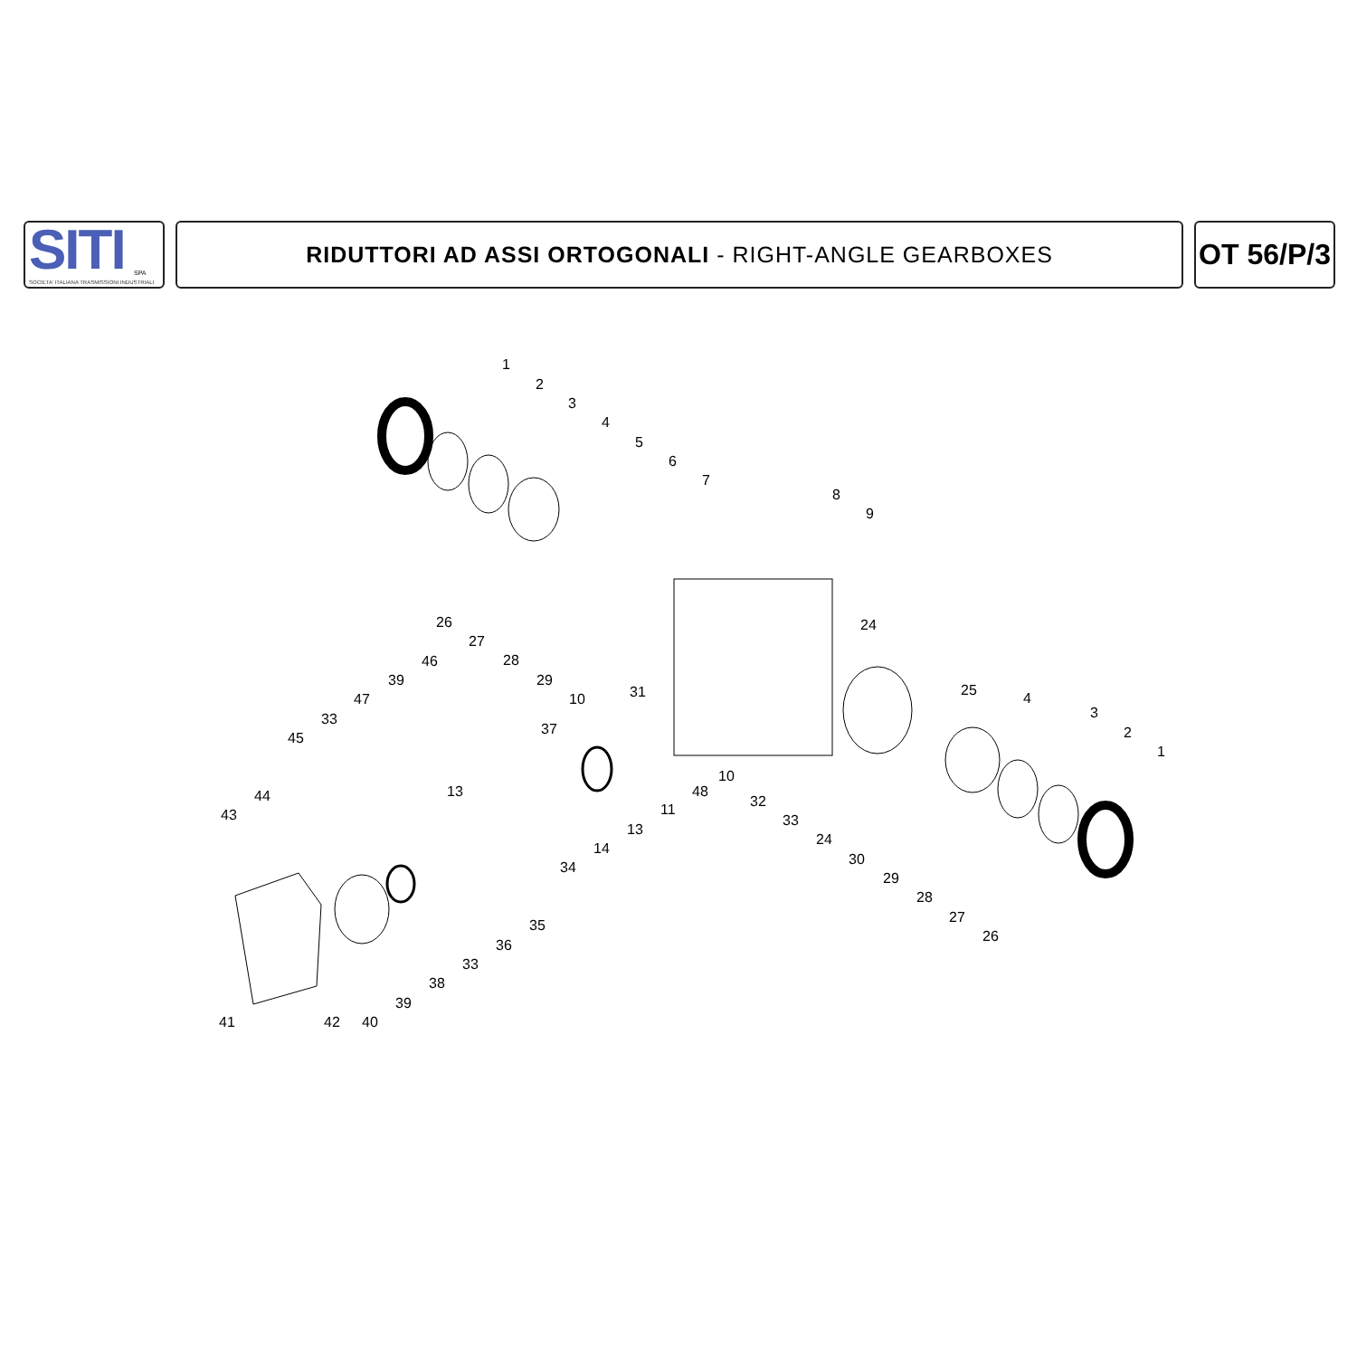SITI
SPA
SOCIETA' ITALIANA TRASMISSIONI INDUSTRIALI
RIDUTTORI AD ASSI ORTOGONALI - RIGHT-ANGLE GEARBOXES
OT 56/P/3
1
2
3
4
5
6
7
8
9
26
27
28
29
10
31
24
46
39
47
33
45
37
25
4
3
2
1
44
43
13
10
48
32
11
13
33
14
24
34
30
29
28
27
26
35
36
33
38
39
41
42
40